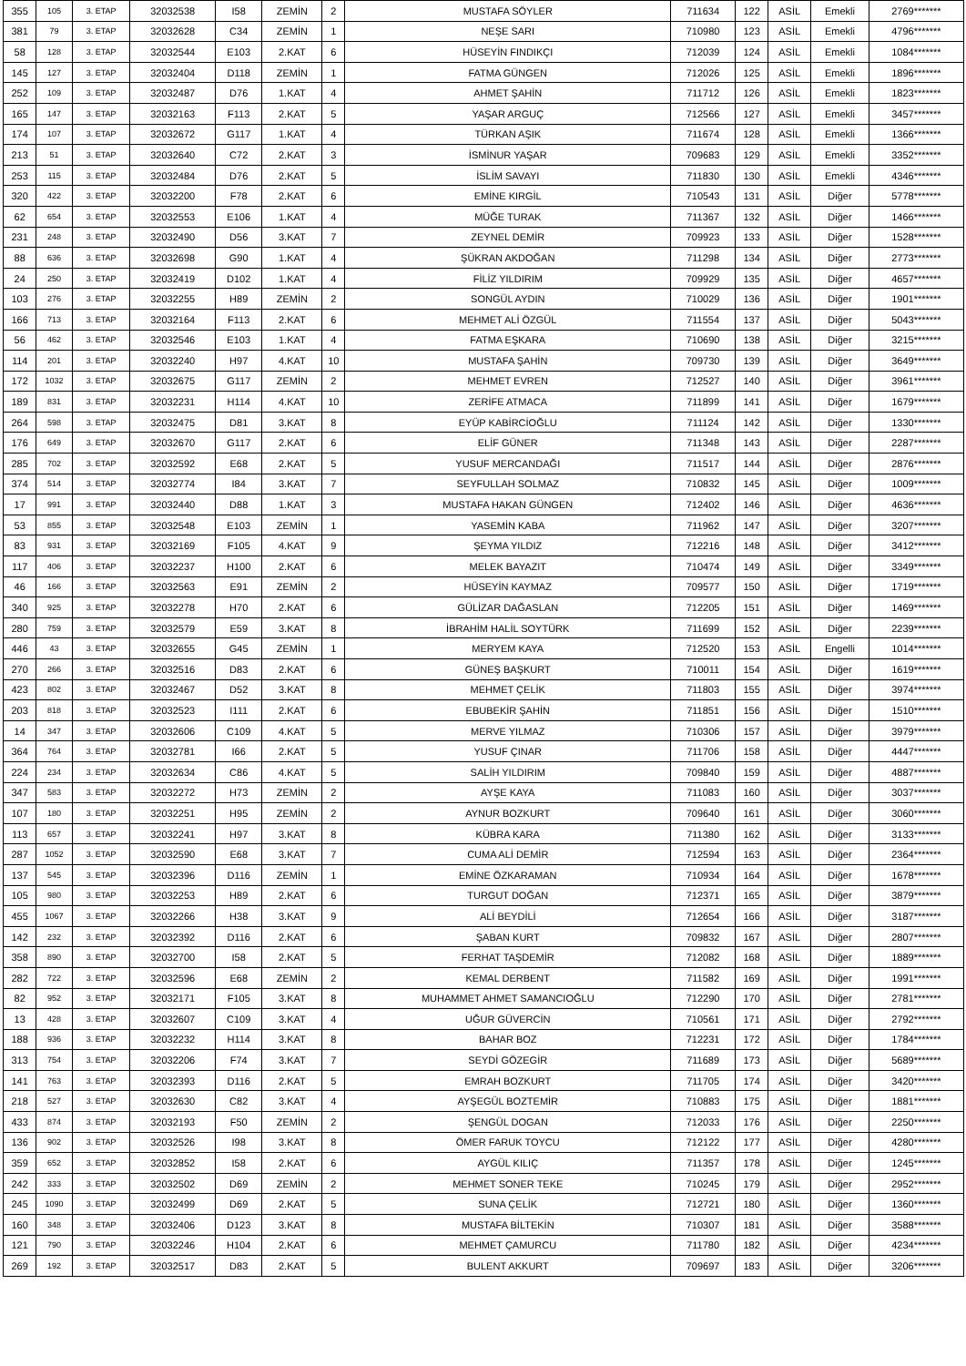| 355 | 105 | 3. ETAP | 32032538 | I58 | ZEMİN | 2 | MUSTAFA SÖYLER | 711634 | 122 | ASİL | Emekli | 2769******* |
| 381 | 79 | 3. ETAP | 32032628 | C34 | ZEMİN | 1 | NEŞE SARI | 710980 | 123 | ASİL | Emekli | 4796******* |
| 58 | 128 | 3. ETAP | 32032544 | E103 | 2.KAT | 6 | HÜSEYİN FINDIKÇI | 712039 | 124 | ASİL | Emekli | 1084******* |
| 145 | 127 | 3. ETAP | 32032404 | D118 | ZEMİN | 1 | FATMA GÜNGEN | 712026 | 125 | ASİL | Emekli | 1896******* |
| 252 | 109 | 3. ETAP | 32032487 | D76 | 1.KAT | 4 | AHMET ŞAHİN | 711712 | 126 | ASİL | Emekli | 1823******* |
| 165 | 147 | 3. ETAP | 32032163 | F113 | 2.KAT | 5 | YAŞAR ARGUÇ | 712566 | 127 | ASİL | Emekli | 3457******* |
| 174 | 107 | 3. ETAP | 32032672 | G117 | 1.KAT | 4 | TÜRKAN AŞIK | 711674 | 128 | ASİL | Emekli | 1366******* |
| 213 | 51 | 3. ETAP | 32032640 | C72 | 2.KAT | 3 | İSMİNUR YAŞAR | 709683 | 129 | ASİL | Emekli | 3352******* |
| 253 | 115 | 3. ETAP | 32032484 | D76 | 2.KAT | 5 | İSLİM SAVAYI | 711830 | 130 | ASİL | Emekli | 4346******* |
| 320 | 422 | 3. ETAP | 32032200 | F78 | 2.KAT | 6 | EMİNE KIRGİL | 710543 | 131 | ASİL | Diğer | 5778******* |
| 62 | 654 | 3. ETAP | 32032553 | E106 | 1.KAT | 4 | MÜĞE TURAK | 711367 | 132 | ASİL | Diğer | 1466******* |
| 231 | 248 | 3. ETAP | 32032490 | D56 | 3.KAT | 7 | ZEYNEL DEMİR | 709923 | 133 | ASİL | Diğer | 1528******* |
| 88 | 636 | 3. ETAP | 32032698 | G90 | 1.KAT | 4 | ŞÜKRAN AKDOĞAN | 711298 | 134 | ASİL | Diğer | 2773******* |
| 24 | 250 | 3. ETAP | 32032419 | D102 | 1.KAT | 4 | FİLİZ YILDIRIM | 709929 | 135 | ASİL | Diğer | 4657******* |
| 103 | 276 | 3. ETAP | 32032255 | H89 | ZEMİN | 2 | SONGÜL AYDIN | 710029 | 136 | ASİL | Diğer | 1901******* |
| 166 | 713 | 3. ETAP | 32032164 | F113 | 2.KAT | 6 | MEHMET ALİ ÖZGÜL | 711554 | 137 | ASİL | Diğer | 5043******* |
| 56 | 462 | 3. ETAP | 32032546 | E103 | 1.KAT | 4 | FATMA EŞKARA | 710690 | 138 | ASİL | Diğer | 3215******* |
| 114 | 201 | 3. ETAP | 32032240 | H97 | 4.KAT | 10 | MUSTAFA ŞAHİN | 709730 | 139 | ASİL | Diğer | 3649******* |
| 172 | 1032 | 3. ETAP | 32032675 | G117 | ZEMİN | 2 | MEHMET EVREN | 712527 | 140 | ASİL | Diğer | 3961******* |
| 189 | 831 | 3. ETAP | 32032231 | H114 | 4.KAT | 10 | ZERİFE ATMACA | 711899 | 141 | ASİL | Diğer | 1679******* |
| 264 | 598 | 3. ETAP | 32032475 | D81 | 3.KAT | 8 | EYÜP KABİRCİOĞLU | 711124 | 142 | ASİL | Diğer | 1330******* |
| 176 | 649 | 3. ETAP | 32032670 | G117 | 2.KAT | 6 | ELİF GÜNER | 711348 | 143 | ASİL | Diğer | 2287******* |
| 285 | 702 | 3. ETAP | 32032592 | E68 | 2.KAT | 5 | YUSUF MERCANDAĞI | 711517 | 144 | ASİL | Diğer | 2876******* |
| 374 | 514 | 3. ETAP | 32032774 | I84 | 3.KAT | 7 | SEYFULLAH SOLMAZ | 710832 | 145 | ASİL | Diğer | 1009******* |
| 17 | 991 | 3. ETAP | 32032440 | D88 | 1.KAT | 3 | MUSTAFA HAKAN GÜNGEN | 712402 | 146 | ASİL | Diğer | 4636******* |
| 53 | 855 | 3. ETAP | 32032548 | E103 | ZEMİN | 1 | YASEMİN KABA | 711962 | 147 | ASİL | Diğer | 3207******* |
| 83 | 931 | 3. ETAP | 32032169 | F105 | 4.KAT | 9 | ŞEYMA YILDIZ | 712216 | 148 | ASİL | Diğer | 3412******* |
| 117 | 406 | 3. ETAP | 32032237 | H100 | 2.KAT | 6 | MELEK BAYAZIT | 710474 | 149 | ASİL | Diğer | 3349******* |
| 46 | 166 | 3. ETAP | 32032563 | E91 | ZEMİN | 2 | HÜSEYİN KAYMAZ | 709577 | 150 | ASİL | Diğer | 1719******* |
| 340 | 925 | 3. ETAP | 32032278 | H70 | 2.KAT | 6 | GÜLİZAR DAĞASLAN | 712205 | 151 | ASİL | Diğer | 1469******* |
| 280 | 759 | 3. ETAP | 32032579 | E59 | 3.KAT | 8 | İBRAHİM HALİL SOYTÜRK | 711699 | 152 | ASİL | Diğer | 2239******* |
| 446 | 43 | 3. ETAP | 32032655 | G45 | ZEMİN | 1 | MERYEM KAYA | 712520 | 153 | ASİL | Engelli | 1014******* |
| 270 | 266 | 3. ETAP | 32032516 | D83 | 2.KAT | 6 | GÜNEŞ BAŞKURT | 710011 | 154 | ASİL | Diğer | 1619******* |
| 423 | 802 | 3. ETAP | 32032467 | D52 | 3.KAT | 8 | MEHMET ÇELİK | 711803 | 155 | ASİL | Diğer | 3974******* |
| 203 | 818 | 3. ETAP | 32032523 | I111 | 2.KAT | 6 | EBUBEKİR ŞAHİN | 711851 | 156 | ASİL | Diğer | 1510******* |
| 14 | 347 | 3. ETAP | 32032606 | C109 | 4.KAT | 5 | MERVE YILMAZ | 710306 | 157 | ASİL | Diğer | 3979******* |
| 364 | 764 | 3. ETAP | 32032781 | I66 | 2.KAT | 5 | YUSUF ÇINAR | 711706 | 158 | ASİL | Diğer | 4447******* |
| 224 | 234 | 3. ETAP | 32032634 | C86 | 4.KAT | 5 | SALİH YILDIRIM | 709840 | 159 | ASİL | Diğer | 4887******* |
| 347 | 583 | 3. ETAP | 32032272 | H73 | ZEMİN | 2 | AYŞE KAYA | 711083 | 160 | ASİL | Diğer | 3037******* |
| 107 | 180 | 3. ETAP | 32032251 | H95 | ZEMİN | 2 | AYNUR BOZKURT | 709640 | 161 | ASİL | Diğer | 3060******* |
| 113 | 657 | 3. ETAP | 32032241 | H97 | 3.KAT | 8 | KÜBRA KARA | 711380 | 162 | ASİL | Diğer | 3133******* |
| 287 | 1052 | 3. ETAP | 32032590 | E68 | 3.KAT | 7 | CUMA ALİ DEMİR | 712594 | 163 | ASİL | Diğer | 2364******* |
| 137 | 545 | 3. ETAP | 32032396 | D116 | ZEMİN | 1 | EMİNE ÖZKARAMAN | 710934 | 164 | ASİL | Diğer | 1678******* |
| 105 | 980 | 3. ETAP | 32032253 | H89 | 2.KAT | 6 | TURGUT DOĞAN | 712371 | 165 | ASİL | Diğer | 3879******* |
| 455 | 1067 | 3. ETAP | 32032266 | H38 | 3.KAT | 9 | ALİ BEYDİLİ | 712654 | 166 | ASİL | Diğer | 3187******* |
| 142 | 232 | 3. ETAP | 32032392 | D116 | 2.KAT | 6 | ŞABAN KURT | 709832 | 167 | ASİL | Diğer | 2807******* |
| 358 | 890 | 3. ETAP | 32032700 | I58 | 2.KAT | 5 | FERHAT TAŞDEMİR | 712082 | 168 | ASİL | Diğer | 1889******* |
| 282 | 722 | 3. ETAP | 32032596 | E68 | ZEMİN | 2 | KEMAL DERBENT | 711582 | 169 | ASİL | Diğer | 1991******* |
| 82 | 952 | 3. ETAP | 32032171 | F105 | 3.KAT | 8 | MUHAMMET AHMET SAMANCIOĞLU | 712290 | 170 | ASİL | Diğer | 2781******* |
| 13 | 428 | 3. ETAP | 32032607 | C109 | 3.KAT | 4 | UĞUR GÜVERCİN | 710561 | 171 | ASİL | Diğer | 2792******* |
| 188 | 936 | 3. ETAP | 32032232 | H114 | 3.KAT | 8 | BAHAR BOZ | 712231 | 172 | ASİL | Diğer | 1784******* |
| 313 | 754 | 3. ETAP | 32032206 | F74 | 3.KAT | 7 | SEYDİ GÖZEGİR | 711689 | 173 | ASİL | Diğer | 5689******* |
| 141 | 763 | 3. ETAP | 32032393 | D116 | 2.KAT | 5 | EMRAH BOZKURT | 711705 | 174 | ASİL | Diğer | 3420******* |
| 218 | 527 | 3. ETAP | 32032630 | C82 | 3.KAT | 4 | AYŞEGÜL BOZTEMİR | 710883 | 175 | ASİL | Diğer | 1881******* |
| 433 | 874 | 3. ETAP | 32032193 | F50 | ZEMİN | 2 | ŞENGÜL DOGAN | 712033 | 176 | ASİL | Diğer | 2250******* |
| 136 | 902 | 3. ETAP | 32032526 | I98 | 3.KAT | 8 | ÖMER FARUK TOYCU | 712122 | 177 | ASİL | Diğer | 4280******* |
| 359 | 652 | 3. ETAP | 32032852 | I58 | 2.KAT | 6 | AYGÜL KILIÇ | 711357 | 178 | ASİL | Diğer | 1245******* |
| 242 | 333 | 3. ETAP | 32032502 | D69 | ZEMİN | 2 | MEHMET SONER TEKE | 710245 | 179 | ASİL | Diğer | 2952******* |
| 245 | 1090 | 3. ETAP | 32032499 | D69 | 2.KAT | 5 | SUNA ÇELİK | 712721 | 180 | ASİL | Diğer | 1360******* |
| 160 | 348 | 3. ETAP | 32032406 | D123 | 3.KAT | 8 | MUSTAFA BİLTEKİN | 710307 | 181 | ASİL | Diğer | 3588******* |
| 121 | 790 | 3. ETAP | 32032246 | H104 | 2.KAT | 6 | MEHMET ÇAMURCU | 711780 | 182 | ASİL | Diğer | 4234******* |
| 269 | 192 | 3. ETAP | 32032517 | D83 | 2.KAT | 5 | BULENT AKKURT | 709697 | 183 | ASİL | Diğer | 3206******* |